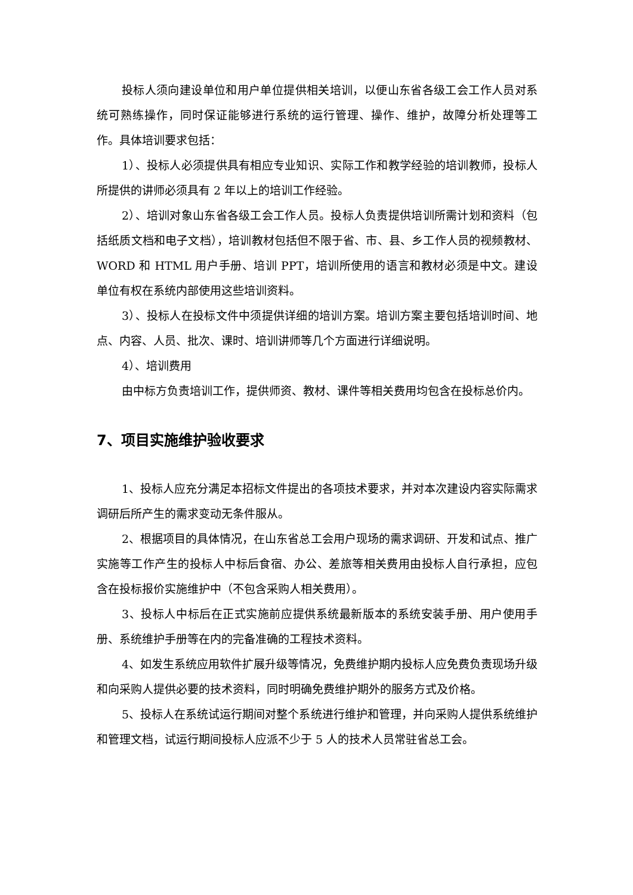投标人须向建设单位和用户单位提供相关培训，以便山东省各级工会工作人员对系统可熟练操作，同时保证能够进行系统的运行管理、操作、维护，故障分析处理等工作。具体培训要求包括：
1）、投标人必须提供具有相应专业知识、实际工作和教学经验的培训教师，投标人所提供的讲师必须具有 2 年以上的培训工作经验。
2）、培训对象山东省各级工会工作人员。投标人负责提供培训所需计划和资料（包括纸质文档和电子文档），培训教材包括但不限于省、市、县、乡工作人员的视频教材、WORD 和 HTML 用户手册、培训 PPT，培训所使用的语言和教材必须是中文。建设单位有权在系统内部使用这些培训资料。
3）、投标人在投标文件中须提供详细的培训方案。培训方案主要包括培训时间、地点、内容、人员、批次、课时、培训讲师等几个方面进行详细说明。
4）、培训费用
由中标方负责培训工作，提供师资、教材、课件等相关费用均包含在投标总价内。
7、项目实施维护验收要求
1、投标人应充分满足本招标文件提出的各项技术要求，并对本次建设内容实际需求调研后所产生的需求变动无条件服从。
2、根据项目的具体情况，在山东省总工会用户现场的需求调研、开发和试点、推广实施等工作产生的投标人中标后食宿、办公、差旅等相关费用由投标人自行承担，应包含在投标报价实施维护中（不包含采购人相关费用）。
3、投标人中标后在正式实施前应提供系统最新版本的系统安装手册、用户使用手册、系统维护手册等在内的完备准确的工程技术资料。
4、如发生系统应用软件扩展升级等情况，免费维护期内投标人应免费负责现场升级和向采购人提供必要的技术资料，同时明确免费维护期外的服务方式及价格。
5、投标人在系统试运行期间对整个系统进行维护和管理，并向采购人提供系统维护和管理文档，试运行期间投标人应派不少于 5 人的技术人员常驻省总工会。